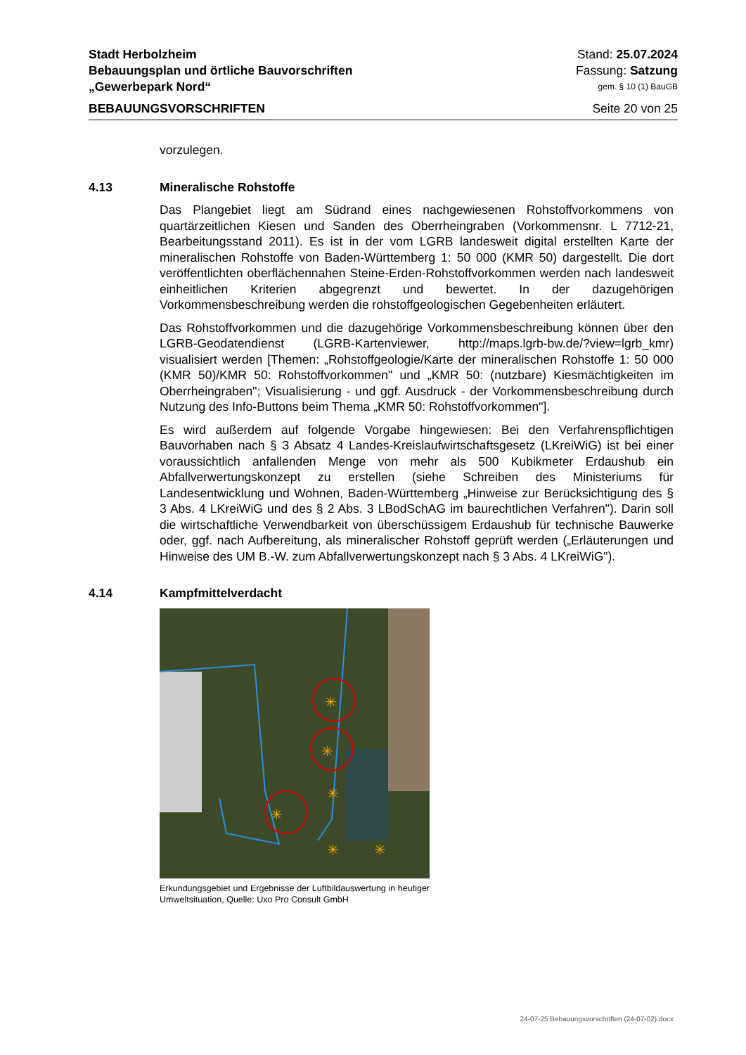Stadt Herbolzheim Stand: 25.07.2024
Bebauungsplan und örtliche Bauvorschriften Fassung: Satzung
„Gewerbepark Nord“gem. § 10 (1) BauGB
BEBAUUNGSVORSCHRIFTEN Seite 20 von 25
vorzulegen.
4.13 Mineralische Rohstoffe
Das Plangebiet liegt am Südrand eines nachgewiesenen Rohstoffvorkommens von quartärzeitlichen Kiesen und Sanden des Oberrheingraben (Vorkommensnr. L 7712-21, Bearbeitungsstand 2011). Es ist in der vom LGRB landesweit digital erstellten Karte der mineralischen Rohstoffe von Baden-Württemberg 1: 50 000 (KMR 50) dargestellt. Die dort veröffentlichten oberflächennahen Steine-Erden-Rohstoffvorkommen werden nach landesweit einheitlichen Kriterien abgegrenzt und bewertet. In der dazugehörigen Vorkommensbeschreibung werden die rohstoffgeologischen Gegebenheiten erläutert.
Das Rohstoffvorkommen und die dazugehörige Vorkommensbeschreibung können über den LGRB-Geodatendienst (LGRB-Kartenviewer, http://maps.lgrb-bw.de/?view=lgrb_kmr) visualisiert werden [Themen: „Rohstoffgeologie/Karte der mineralischen Rohstoffe 1: 50 000 (KMR 50)/KMR 50: Rohstoffvorkommen" und „KMR 50: (nutzbare) Kiesmächtigkeiten im Oberrheingraben"; Visualisierung - und ggf. Ausdruck - der Vorkommensbeschreibung durch Nutzung des Info-Buttons beim Thema „KMR 50: Rohstoffvorkommen"].
Es wird außerdem auf folgende Vorgabe hingewiesen: Bei den Verfahrenspflichtigen Bauvorhaben nach § 3 Absatz 4 Landes-Kreislaufwirtschaftsgesetz (LKreiWiG) ist bei einer voraussichtlich anfallenden Menge von mehr als 500 Kubikmeter Erdaushub ein Abfallverwertungskonzept zu erstellen (siehe Schreiben des Ministeriums für Landesentwicklung und Wohnen, Baden-Württemberg „Hinweise zur Berücksichtigung des § 3 Abs. 4 LKreiWiG und des § 2 Abs. 3 LBodSchAG im baurechtlichen Verfahren"). Darin soll die wirtschaftliche Verwendbarkeit von überschüssigem Erdaushub für technische Bauwerke oder, ggf. nach Aufbereitung, als mineralischer Rohstoff geprüft werden („Erläuterungen und Hinweise des UM B.-W. zum Abfallverwertungskonzept nach § 3 Abs. 4 LKreiWiG").
4.14 Kampfmittelverdacht
✳
✳
✳
✳
✳
✳
Erkundungsgebiet und Ergebnisse der Luftbildauswertung in heutiger Umweltsituation, Quelle: Uxo Pro Consult GmbH
24-07-25 Bebauungsvorschriften (24-07-02).docx